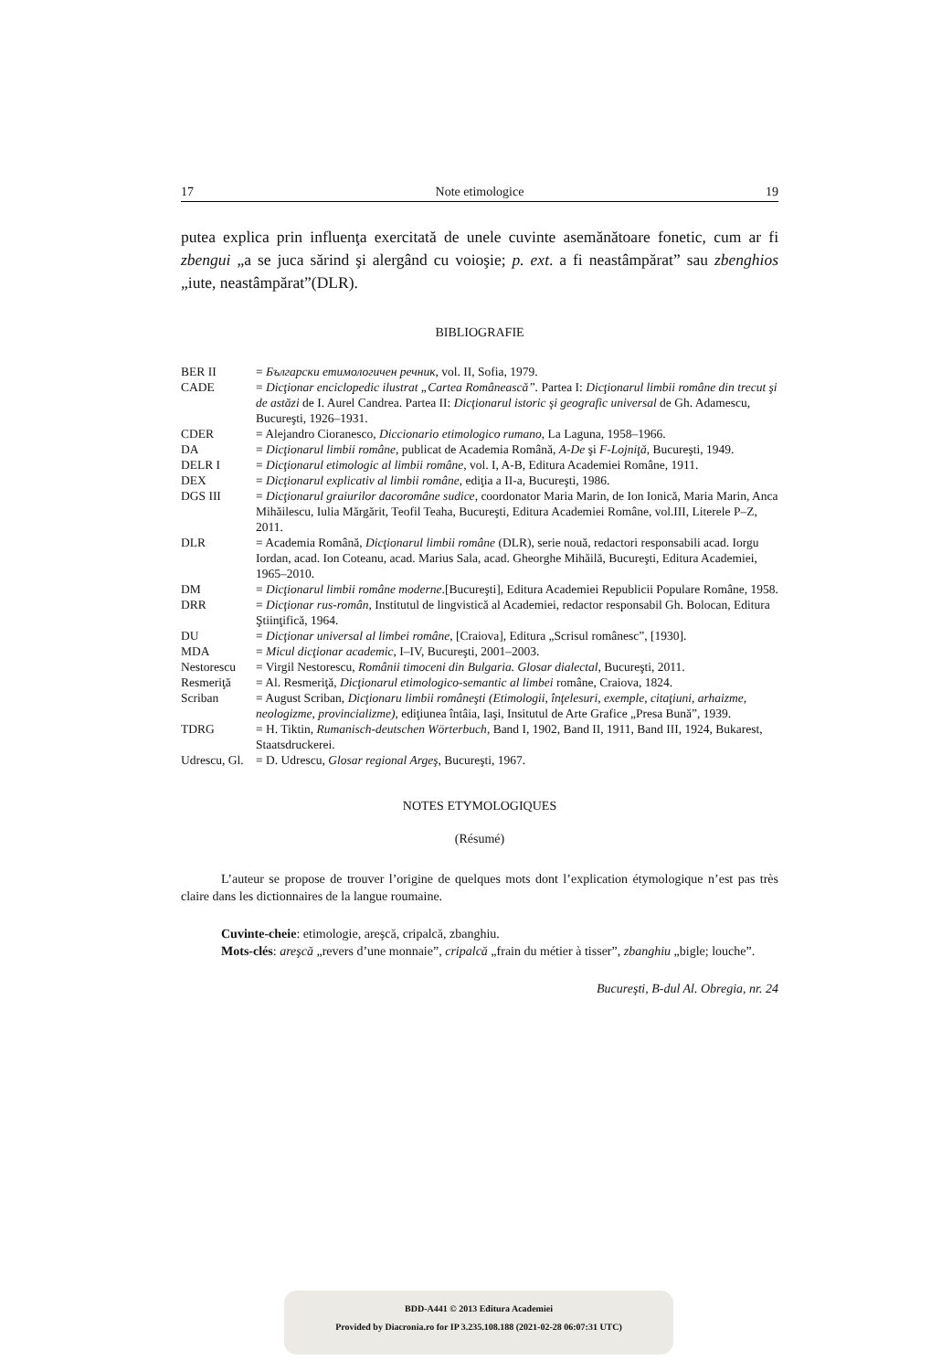17 Note etimologice 19
putea explica prin influenţa exercitată de unele cuvinte asemănătoare fonetic, cum ar fi zbengui „a se juca sărind şi alergând cu voioşie; p. ext. a fi neastâmpărat” sau zbenghios „iute, neastâmpărat”(DLR).
BIBLIOGRAFIE
| BER II | = Български етимологичен речник , vol. II, Sofia, 1979. |
| CADE | = Dicţionar enciclopedic ilustrat „Cartea Românească”. Partea I: Dicţionarul limbii române din trecut şi de astăzi de I. Aurel Candrea. Partea II: Dicţionarul istoric şi geografic universal de Gh. Adamescu, Bucureşti, 1926–1931. |
| CDER | = Alejandro Cioranesco, Diccionario etimologico rumano , La Laguna, 1958–1966. |
| DA | = Dicţionarul limbii române , publicat de Academia Română, A-De şi F-Lojniţă , Bucureşti, 1949. |
| DELR I | = Dicţionarul etimologic al limbii române , vol. I, A-B, Editura Academiei Române, 1911. |
| DEX | = Dicţionarul explicativ al limbii române , ediţia a II-a, Bucureşti, 1986. |
| DGS III | = Dicţionarul graiurilor dacoromâne sudice , coordonator Maria Marin, de Ion Ionică, Maria Marin, Anca Mihăilescu, Iulia Mărgărit, Teofil Teaha, Bucureşti, Editura Academiei Române, vol.III, Literele P–Z, 2011. |
| DLR | = Academia Română, Dicţionarul limbii române (DLR), serie nouă, redactori responsabili acad. Iorgu Iordan, acad. Ion Coteanu, acad. Marius Sala, acad. Gheorghe Mihăilă, Bucureşti, Editura Academiei, 1965–2010. |
| DM | = Dicţionarul limbii române moderne .[Bucureşti], Editura Academiei Republicii Populare Române, 1958. |
| DRR | = Dicţionar rus-român , Institutul de lingvistică al Academiei, redactor responsabil Gh. Bolocan, Editura Ştiinţifică, 1964. |
| DU | = Dicţionar universal al limbei române , [Craiova], Editura „Scrisul românesc”, [1930]. |
| MDA | = Micul dicţionar academic , I–IV, Bucureşti, 2001–2003. |
| Nestorescu | = Virgil Nestorescu, Românii timoceni din Bulgaria. Glosar dialectal , Bucureşti, 2011. |
| Resmeriţă | = Al. Resmeriţă, Dicţionarul etimologico-semantic al limbei române, Craiova, 1824. |
| Scriban | = August Scriban, Dicţionaru limbii româneşti (Etimologii, înţelesuri, exemple, citaţiuni, arhaizme, neologizme, provincializme) , ediţiunea întâia, Iaşi, Insitutul de Arte Grafice „Presa Bună”, 1939. |
| TDRG | = H. Tiktin, Rumanisch-deutschen Wörterbuch , Band I, 1902, Band II, 1911, Band III, 1924, Bukarest, Staatsdruckerei. |
| Udrescu, Gl. | = D. Udrescu, Glosar regional Argeş , Bucureşti, 1967. |
NOTES ETYMOLOGIQUES
(Résumé)
L’auteur se propose de trouver l’origine de quelques mots dont l’explication étymologique n’est pas très claire dans les dictionnaires de la langue roumaine.
Cuvinte-cheie: etimologie, areşcă, cripalcă, zbanghiu.
Mots-clés: areşcă „revers d’une monnaie”, cripalcă „frain du métier à tisser”, zbanghiu „bigle; louche”.
Bucureşti, B-dul Al. Obregia, nr. 24
BDD-A441 © 2013 Editura Academiei
Provided by Diacronia.ro for IP 3.235.108.188 (2021-02-28 06:07:31 UTC)